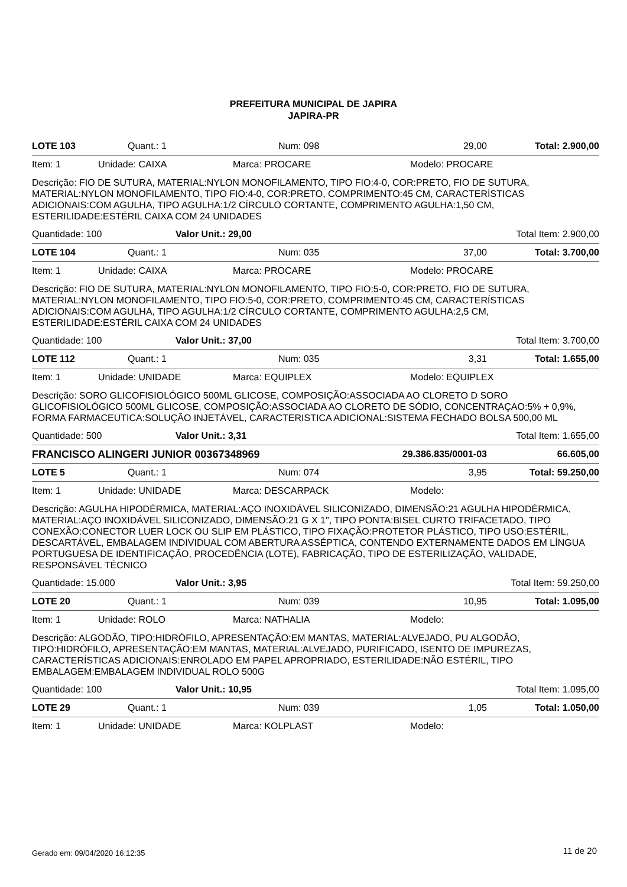PREFEITURA MUNICIPAL DE JAPIRA
JAPIRA-PR
LOTE 103 Quant.: 1 Num: 098 29,00 Total: 2.900,00
Item: 1 Unidade: CAIXA Marca: PROCARE Modelo: PROCARE
Descrição: FIO DE SUTURA, MATERIAL:NYLON MONOFILAMENTO, TIPO FIO:4-0, COR:PRETO, FIO DE SUTURA, MATERIAL:NYLON MONOFILAMENTO, TIPO FIO:4-0, COR:PRETO, COMPRIMENTO:45 CM, CARACTERÍSTICAS ADICIONAIS:COM AGULHA, TIPO AGULHA:1/2 CÍRCULO CORTANTE, COMPRIMENTO AGULHA:1,50 CM, ESTERILIDADE:ESTÉRIL CAIXA COM 24 UNIDADES
Quantidade: 100 Valor Unit.: 29,00 Total Item: 2.900,00
LOTE 104 Quant.: 1 Num: 035 37,00 Total: 3.700,00
Item: 1 Unidade: CAIXA Marca: PROCARE Modelo: PROCARE
Descrição: FIO DE SUTURA, MATERIAL:NYLON MONOFILAMENTO, TIPO FIO:5-0, COR:PRETO, FIO DE SUTURA, MATERIAL:NYLON MONOFILAMENTO, TIPO FIO:5-0, COR:PRETO, COMPRIMENTO:45 CM, CARACTERÍSTICAS ADICIONAIS:COM AGULHA, TIPO AGULHA:1/2 CÍRCULO CORTANTE, COMPRIMENTO AGULHA:2,5 CM, ESTERILIDADE:ESTÉRIL CAIXA COM 24 UNIDADES
Quantidade: 100 Valor Unit.: 37,00 Total Item: 3.700,00
LOTE 112 Quant.: 1 Num: 035 3,31 Total: 1.655,00
Item: 1 Unidade: UNIDADE Marca: EQUIPLEX Modelo: EQUIPLEX
Descrição: SORO GLICOFISIOLÓGICO 500ML GLICOSE, COMPOSIÇÃO:ASSOCIADA AO CLORETO D SORO GLICOFISIOLÓGICO 500ML GLICOSE, COMPOSIÇÃO:ASSOCIADA AO CLORETO DE SÓDIO, CONCENTRAÇAO:5% + 0,9%, FORMA FARMACEUTICA:SOLUÇÃO INJETÁVEL, CARACTERISTICA ADICIONAL:SISTEMA FECHADO BOLSA 500,00 ML
Quantidade: 500 Valor Unit.: 3,31 Total Item: 1.655,00
FRANCISCO ALINGERI JUNIOR 00367348969 29.386.835/0001-03 66.605,00
LOTE 5 Quant.: 1 Num: 074 3,95 Total: 59.250,00
Item: 1 Unidade: UNIDADE Marca: DESCARPACK Modelo:
Descrição: AGULHA HIPODÉRMICA, MATERIAL:AÇO INOXIDÁVEL SILICONIZADO, DIMENSÃO:21 AGULHA HIPODÉRMICA, MATERIAL:AÇO INOXIDÁVEL SILICONIZADO, DIMENSÃO:21 G X 1", TIPO PONTA:BISEL CURTO TRIFACETADO, TIPO CONEXÃO:CONECTOR LUER LOCK OU SLIP EM PLÁSTICO, TIPO FIXAÇÃO:PROTETOR PLÁSTICO, TIPO USO:ESTÉRIL, DESCARTÁVEL, EMBALAGEM INDIVIDUAL COM ABERTURA ASSÉPTICA, CONTENDO EXTERNAMENTE DADOS EM LÍNGUA PORTUGUESA DE IDENTIFICAÇÃO, PROCEDÊNCIA (LOTE), FABRICAÇÃO, TIPO DE ESTERILIZAÇÃO, VALIDADE, RESPONSÁVEL TÉCNICO
Quantidade: 15.000 Valor Unit.: 3,95 Total Item: 59.250,00
LOTE 20 Quant.: 1 Num: 039 10,95 Total: 1.095,00
Item: 1 Unidade: ROLO Marca: NATHALIA Modelo:
Descrição: ALGODÃO, TIPO:HIDRÓFILO, APRESENTAÇÃO:EM MANTAS, MATERIAL:ALVEJADO, PU ALGODÃO, TIPO:HIDRÓFILO, APRESENTAÇÃO:EM MANTAS, MATERIAL:ALVEJADO, PURIFICADO, ISENTO DE IMPUREZAS, CARACTERÍSTICAS ADICIONAIS:ENROLADO EM PAPEL APROPRIADO, ESTERILIDADE:NÃO ESTÉRIL, TIPO EMBALAGEM:EMBALAGEM INDIVIDUAL ROLO 500G
Quantidade: 100 Valor Unit.: 10,95 Total Item: 1.095,00
LOTE 29 Quant.: 1 Num: 039 1,05 Total: 1.050,00
Item: 1 Unidade: UNIDADE Marca: KOLPLAST Modelo:
Gerado em: 09/04/2020 16:12:35 11 de 20